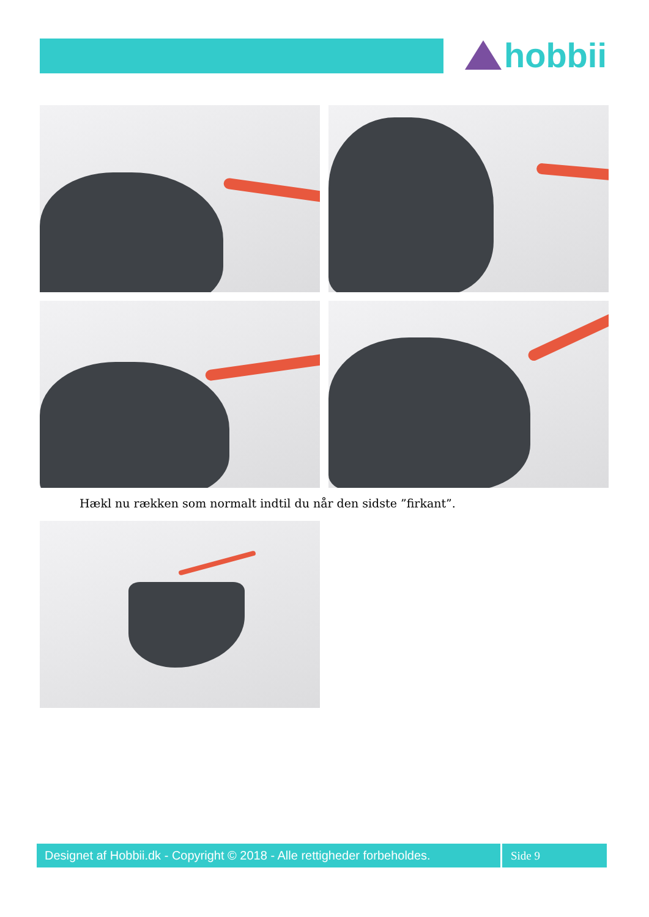hobbii
Hækl nu rækken som normalt indtil du når den sidste ”firkant”.
Designet af Hobbii.dk - Copyright © 2018 - Alle rettigheder forbeholdes.
Side 9